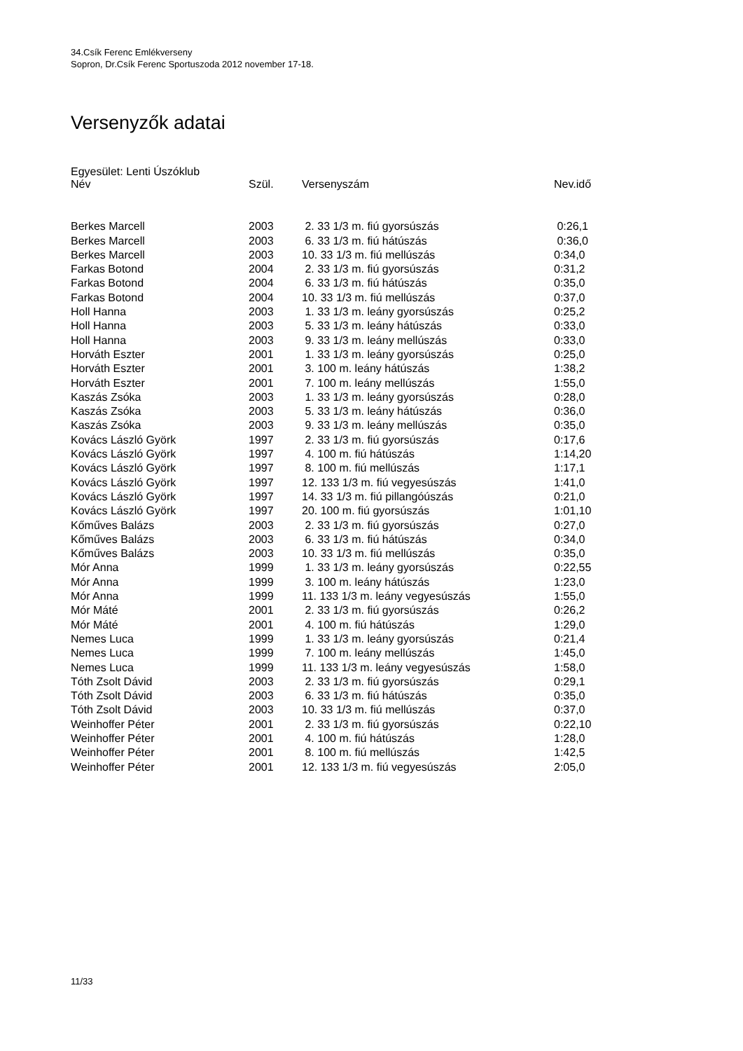34.Csík Ferenc Emlékverseny
Sopron, Dr.Csík Ferenc Sportuszoda 2012 november 17-18.
Versenyzők adatai
Egyesület: Lenti Úszóklub
| Név | Szül. | Versenyszám | Nev.idő |
| --- | --- | --- | --- |
| Berkes Marcell | 2003 | 2. 33 1/3 m. fiú gyorsúszás | 0:26,1 |
| Berkes Marcell | 2003 | 6. 33 1/3 m. fiú hátúszás | 0:36,0 |
| Berkes Marcell | 2003 | 10. 33 1/3 m. fiú mellúszás | 0:34,0 |
| Farkas Botond | 2004 | 2. 33 1/3 m. fiú gyorsúszás | 0:31,2 |
| Farkas Botond | 2004 | 6. 33 1/3 m. fiú hátúszás | 0:35,0 |
| Farkas Botond | 2004 | 10. 33 1/3 m. fiú mellúszás | 0:37,0 |
| Holl Hanna | 2003 | 1. 33 1/3 m. leány gyorsúszás | 0:25,2 |
| Holl Hanna | 2003 | 5. 33 1/3 m. leány hátúszás | 0:33,0 |
| Holl Hanna | 2003 | 9. 33 1/3 m. leány mellúszás | 0:33,0 |
| Horváth Eszter | 2001 | 1. 33 1/3 m. leány gyorsúszás | 0:25,0 |
| Horváth Eszter | 2001 | 3. 100 m. leány hátúszás | 1:38,2 |
| Horváth Eszter | 2001 | 7. 100 m. leány mellúszás | 1:55,0 |
| Kaszás Zsóka | 2003 | 1. 33 1/3 m. leány gyorsúszás | 0:28,0 |
| Kaszás Zsóka | 2003 | 5. 33 1/3 m. leány hátúszás | 0:36,0 |
| Kaszás Zsóka | 2003 | 9. 33 1/3 m. leány mellúszás | 0:35,0 |
| Kovács László Györk | 1997 | 2. 33 1/3 m. fiú gyorsúszás | 0:17,6 |
| Kovács László Györk | 1997 | 4. 100 m. fiú hátúszás | 1:14,20 |
| Kovács László Györk | 1997 | 8. 100 m. fiú mellúszás | 1:17,1 |
| Kovács László Györk | 1997 | 12. 133 1/3 m. fiú vegyesúszás | 1:41,0 |
| Kovács László Györk | 1997 | 14. 33 1/3 m. fiú pillangóúszás | 0:21,0 |
| Kovács László Györk | 1997 | 20. 100 m. fiú gyorsúszás | 1:01,10 |
| Kőműves Balázs | 2003 | 2. 33 1/3 m. fiú gyorsúszás | 0:27,0 |
| Kőműves Balázs | 2003 | 6. 33 1/3 m. fiú hátúszás | 0:34,0 |
| Kőműves Balázs | 2003 | 10. 33 1/3 m. fiú mellúszás | 0:35,0 |
| Mór Anna | 1999 | 1. 33 1/3 m. leány gyorsúszás | 0:22,55 |
| Mór Anna | 1999 | 3. 100 m. leány hátúszás | 1:23,0 |
| Mór Anna | 1999 | 11. 133 1/3 m. leány vegyesúszás | 1:55,0 |
| Mór Máté | 2001 | 2. 33 1/3 m. fiú gyorsúszás | 0:26,2 |
| Mór Máté | 2001 | 4. 100 m. fiú hátúszás | 1:29,0 |
| Nemes Luca | 1999 | 1. 33 1/3 m. leány gyorsúszás | 0:21,4 |
| Nemes Luca | 1999 | 7. 100 m. leány mellúszás | 1:45,0 |
| Nemes Luca | 1999 | 11. 133 1/3 m. leány vegyesúszás | 1:58,0 |
| Tóth Zsolt Dávid | 2003 | 2. 33 1/3 m. fiú gyorsúszás | 0:29,1 |
| Tóth Zsolt Dávid | 2003 | 6. 33 1/3 m. fiú hátúszás | 0:35,0 |
| Tóth Zsolt Dávid | 2003 | 10. 33 1/3 m. fiú mellúszás | 0:37,0 |
| Weinhoffer Péter | 2001 | 2. 33 1/3 m. fiú gyorsúszás | 0:22,10 |
| Weinhoffer Péter | 2001 | 4. 100 m. fiú hátúszás | 1:28,0 |
| Weinhoffer Péter | 2001 | 8. 100 m. fiú mellúszás | 1:42,5 |
| Weinhoffer Péter | 2001 | 12. 133 1/3 m. fiú vegyesúszás | 2:05,0 |
11/33